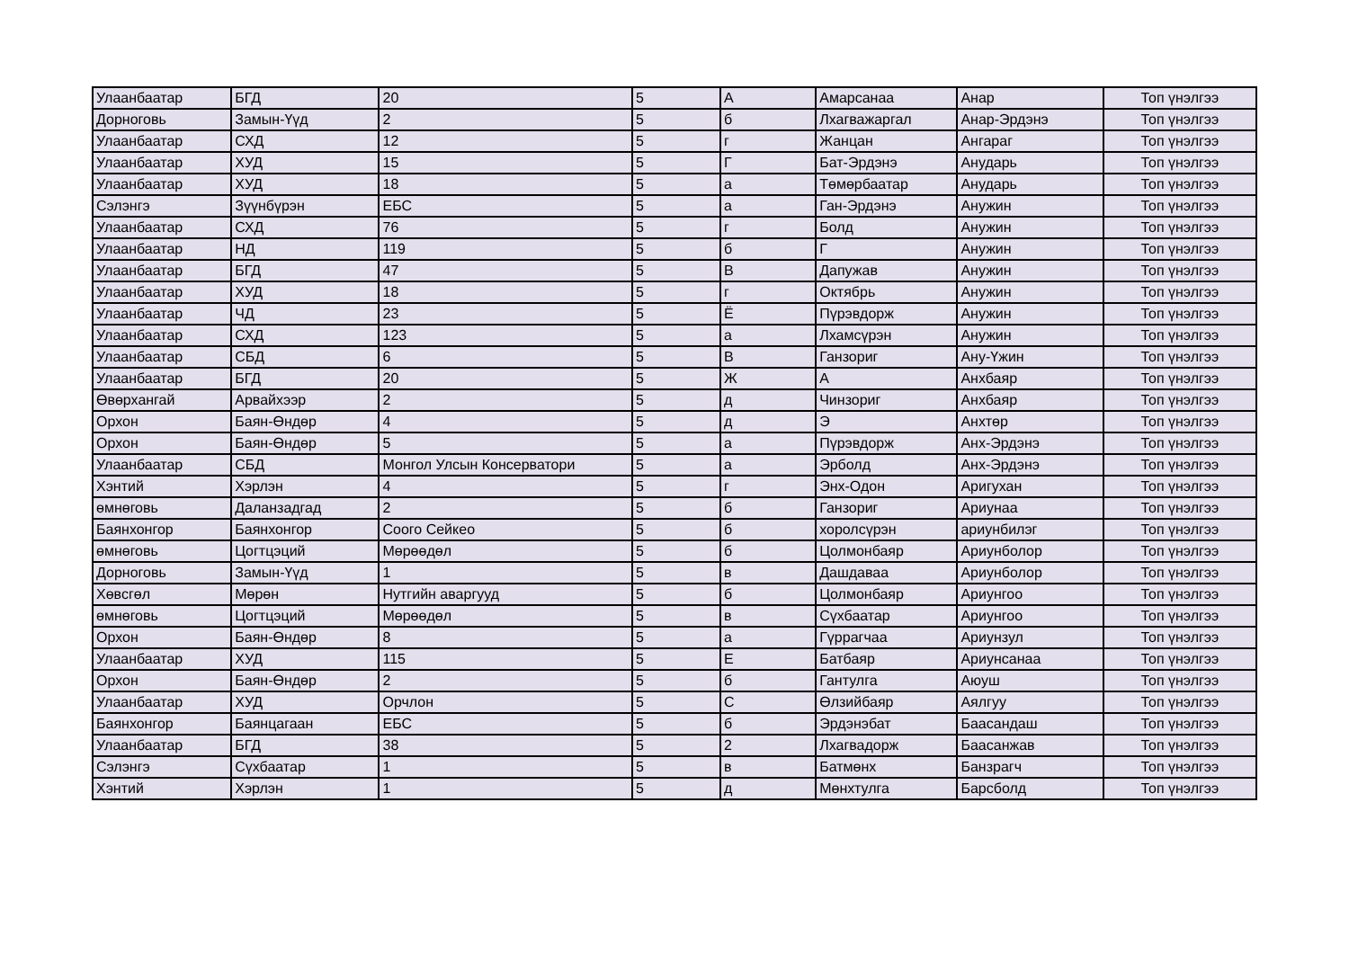| Улаанбаатар | БГД | 20 | 5 | А | Амарсанаа | Анар | Топ үнэлгээ |
| Дорноговь | Замын-Үүд | 2 | 5 | б | Лхагважаргал | Анар-Эрдэнэ | Топ үнэлгээ |
| Улаанбаатар | СХД | 12 | 5 | г | Жанцан | Ангараг | Топ үнэлгээ |
| Улаанбаатар | ХУД | 15 | 5 | Г | Бат-Эрдэнэ | Анударь | Топ үнэлгээ |
| Улаанбаатар | ХУД | 18 | 5 | а | Төмөрбаатар | Анударь | Топ үнэлгээ |
| Сэлэнгэ | Зүүнбүрэн | ЕБС | 5 | а | Ган-Эрдэнэ | Анужин | Топ үнэлгээ |
| Улаанбаатар | СХД | 76 | 5 | г | Болд | Анужин | Топ үнэлгээ |
| Улаанбаатар | НД | 119 | 5 | б | Г | Анужин | Топ үнэлгээ |
| Улаанбаатар | БГД | 47 | 5 | В | Дапужав | Анужин | Топ үнэлгээ |
| Улаанбаатар | ХУД | 18 | 5 | г | Октябрь | Анужин | Топ үнэлгээ |
| Улаанбаатар | ЧД | 23 | 5 | Ё | Пүрэвдорж | Анужин | Топ үнэлгээ |
| Улаанбаатар | СХД | 123 | 5 | а | Лхамсүрэн | Анужин | Топ үнэлгээ |
| Улаанбаатар | СБД | 6 | 5 | В | Ганзориг | Ану-Үжин | Топ үнэлгээ |
| Улаанбаатар | БГД | 20 | 5 | Ж | А | Анхбаяр | Топ үнэлгээ |
| Өвөрхангай | Арвайхээр | 2 | 5 | д | Чинзориг | Анхбаяр | Топ үнэлгээ |
| Орхон | Баян-Өндөр | 4 | 5 | д | Э | Анхтөр | Топ үнэлгээ |
| Орхон | Баян-Өндөр | 5 | 5 | а | Пүрэвдорж | Анх-Эрдэнэ | Топ үнэлгээ |
| Улаанбаатар | СБД | Монгол Улсын Консерватори | 5 | а | Эрболд | Анх-Эрдэнэ | Топ үнэлгээ |
| Хэнтий | Хэрлэн | 4 | 5 | г | Энх-Одон | Аригухан | Топ үнэлгээ |
| өмнөговь | Даланзадгад | 2 | 5 | б | Ганзориг | Ариунаа | Топ үнэлгээ |
| Баянхонгор | Баянхонгор | Соого Сейкео | 5 | б | хоролсүрэн | ариунбилэг | Топ үнэлгээ |
| өмнөговь | Цогтцэций | Мөрөөдөл | 5 | б | Цолмонбаяр | Ариунболор | Топ үнэлгээ |
| Дорноговь | Замын-Үүд | 1 | 5 | в | Дашдаваа | Ариунболор | Топ үнэлгээ |
| Хөвсгөл | Мөрөн | Нутгийн аваргууд | 5 | б | Цолмонбаяр | Ариунгоо | Топ үнэлгээ |
| өмнөговь | Цогтцэций | Мөрөөдөл | 5 | в | Сүхбаатар | Ариунгоо | Топ үнэлгээ |
| Орхон | Баян-Өндөр | 8 | 5 | а | Гүррагчаа | Ариунзул | Топ үнэлгээ |
| Улаанбаатар | ХУД | 115 | 5 | Е | Батбаяр | Ариунсанаа | Топ үнэлгээ |
| Орхон | Баян-Өндөр | 2 | 5 | б | Гантулга | Аюуш | Топ үнэлгээ |
| Улаанбаатар | ХУД | Орчлон | 5 | С | Өлзийбаяр | Аялгуу | Топ үнэлгээ |
| Баянхонгор | Баянцагаан | ЕБС | 5 | б | Эрдэнэбат | Баасандаш | Топ үнэлгээ |
| Улаанбаатар | БГД | 38 | 5 | 2 | Лхагвадорж | Баасанжав | Топ үнэлгээ |
| Сэлэнгэ | Сүхбаатар | 1 | 5 | в | Батмөнх | Банзрагч | Топ үнэлгээ |
| Хэнтий | Хэрлэн | 1 | 5 | д | Мөнхтулга | Барсболд | Топ үнэлгээ |